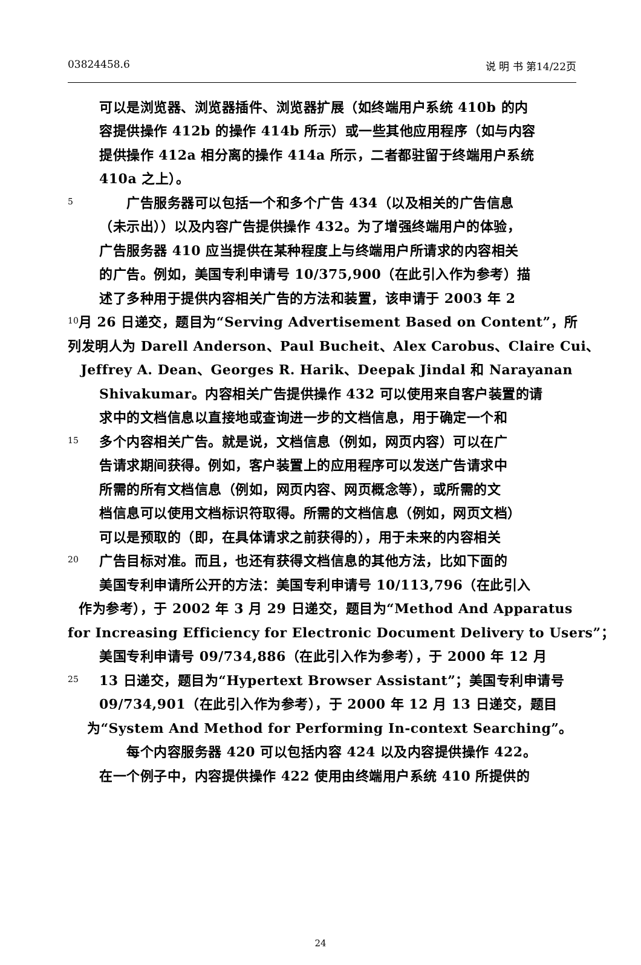03824458.6 说 明 书 第14/22页
可以是浏览器、浏览器插件、浏览器扩展（如终端用户系统 410b 的内
容提供操作 412b 的操作 414b 所示）或一些其他应用程序（如与内容
提供操作 412a 相分离的操作 414a 所示，二者都驻留于终端用户系统
410a 之上）。
5　　广告服务器可以包括一个和多个广告 434（以及相关的广告信息
（未示出））以及内容广告提供操作 432。为了增强终端用户的体验，
广告服务器 410 应当提供在某种程度上与终端用户所请求的内容相关
的广告。例如，美国专利申请号 10/375,900（在此引入作为参考）描
述了多种用于提供内容相关广告的方法和装置，该申请于 2003 年 2
10 月 26 日递交，题目为“Serving Advertisement Based on Content”，所
列发明人为 Darell Anderson、Paul Bucheit、Alex Carobus、Claire Cui、
Jeffrey A. Dean、Georges R. Harik、Deepak Jindal 和 Narayanan
Shivakumar。内容相关广告提供操作 432 可以使用来自客户装置的请
求中的文档信息以直接地或查询进一步的文档信息，用于确定一个和
15 多个内容相关广告。就是说，文档信息（例如，网页内容）可以在广
告请求期间获得。例如，客户装置上的应用程序可以发送广告请求中
所需的所有文档信息（例如，网页内容、网页概念等），或所需的文
档信息可以使用文档标识符取得。所需的文档信息（例如，网页文档）
可以是预取的（即，在具体请求之前获得的），用于未来的内容相关
20 广告目标对准。而且，也还有获得文档信息的其他方法，比如下面的
美国专利申请所公开的方法：美国专利申请号 10/113,796（在此引入
作为参考），于 2002 年 3 月 29 日递交，题目为“Method And Apparatus
for Increasing Efficiency for Electronic Document Delivery to Users”；
美国专利申请号 09/734,886（在此引入作为参考），于 2000 年 12 月
25 13 日递交，题目为“Hypertext Browser Assistant”；美国专利申请号
09/734,901（在此引入作为参考），于 2000 年 12 月 13 日递交，题目
为“System And Method for Performing In-context Searching”。
　　每个内容服务器 420 可以包括内容 424 以及内容提供操作 422。
在一个例子中，内容提供操作 422 使用由终端用户系统 410 所提供的
24